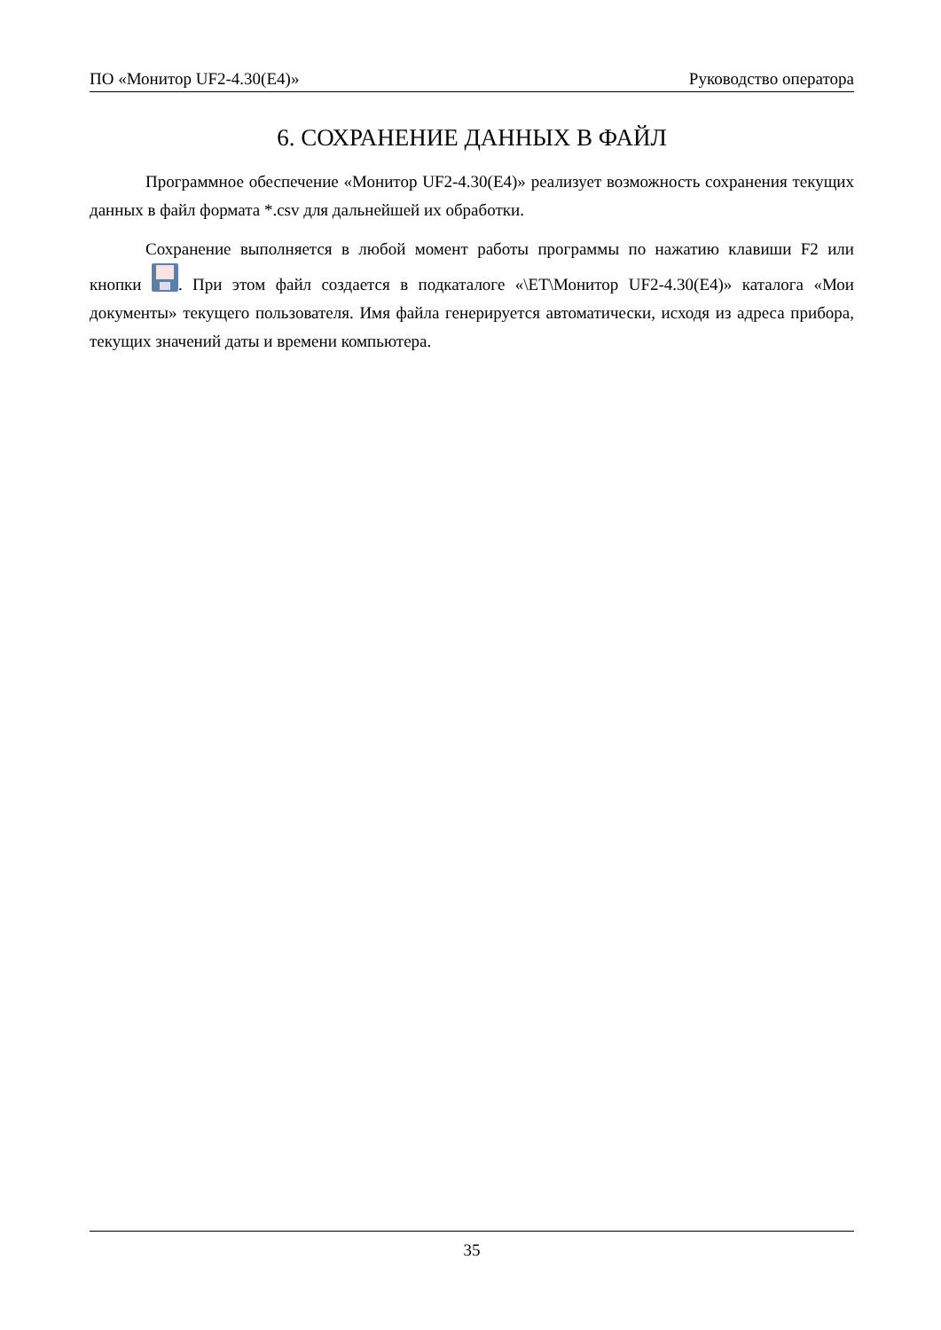ПО «Монитор UF2-4.30(E4)» Руководство оператора
6. СОХРАНЕНИЕ ДАННЫХ В ФАЙЛ
Программное обеспечение «Монитор UF2-4.30(E4)» реализует возможность сохранения текущих данных в файл формата *.csv для дальнейшей их обработки.
Сохранение выполняется в любой момент работы программы по нажатию клавиши F2 или кнопки . При этом файл создается в подкаталоге «\ET\Монитор UF2-4.30(E4)» каталога «Мои документы» текущего пользователя. Имя файла генерируется автоматически, исходя из адреса прибора, текущих значений даты и времени компьютера.
35